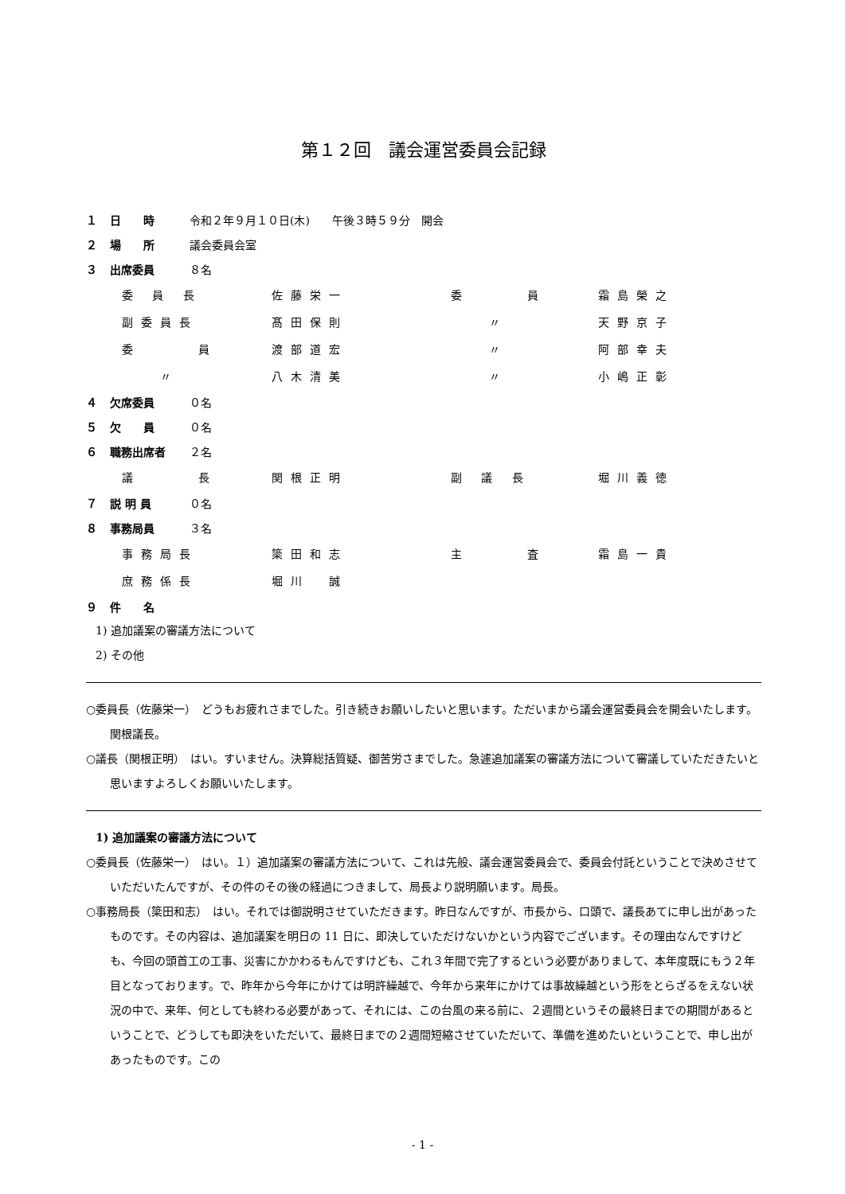第１２回　議会運営委員会記録
１ 日　　時 令和２年９月１０日(木)　　午後３時５９分　開会
２ 場　　所 議会委員会室
３ 出席委員 ８名
| 委 員 長 | 佐藤栄一 | 委 員 | 霜島榮之 |
| 副委員長 | 髙田保則 | 〃 | 天野京子 |
| 委 員 | 渡部道宏 | 〃 | 阿部幸夫 |
| 〃 | 八木清美 | 〃 | 小嶋正彰 |
４ 欠席委員 ０名
５ 欠　　員 ０名
６ 職務出席者 ２名
| 議 長 | 関根正明 | 副 議 長 | 堀川義徳 |
７ 説 明 員 ０名
８ 事務局員 ３名
| 事務局長 | 簗田和志 | 主 査 | 霜島一貴 |
| 庶務係長 | 堀川 誠 | | |
９ 件　　名
1) 追加議案の審議方法について
2) その他
○委員長（佐藤栄一）　どうもお疲れさまでした。引き続きお願いしたいと思います。ただいまから議会運営委員会を開会いたします。関根議長。
○議長（関根正明）　はい。すいません。決算総括質疑、御苦労さまでした。急遽追加議案の審議方法について審議していただきたいと思いますよろしくお願いいたします。
1) 追加議案の審議方法について
○委員長（佐藤栄一）　はい。１）追加議案の審議方法について、これは先般、議会運営委員会で、委員会付託ということで決めさせていただいたんですが、その件のその後の経過につきまして、局長より説明願います。局長。
○事務局長（簗田和志）　はい。それでは御説明させていただきます。昨日なんですが、市長から、口頭で、議長あてに申し出があったものです。その内容は、追加議案を明日の 11 日に、即決していただけないかという内容でございます。その理由なんですけども、今回の頭首工の工事、災害にかかわるもんですけども、これ３年間で完了するという必要がありまして、本年度既にもう２年目となっております。で、昨年から今年にかけては明許繰越で、今年から来年にかけては事故繰越という形をとらざるをえない状況の中で、来年、何としても終わる必要があって、それには、この台風の来る前に、２週間というその最終日までの期間があるということで、どうしても即決をいただいて、最終日までの２週間短縮させていただいて、準備を進めたいということで、申し出があったものです。この
- 1 -